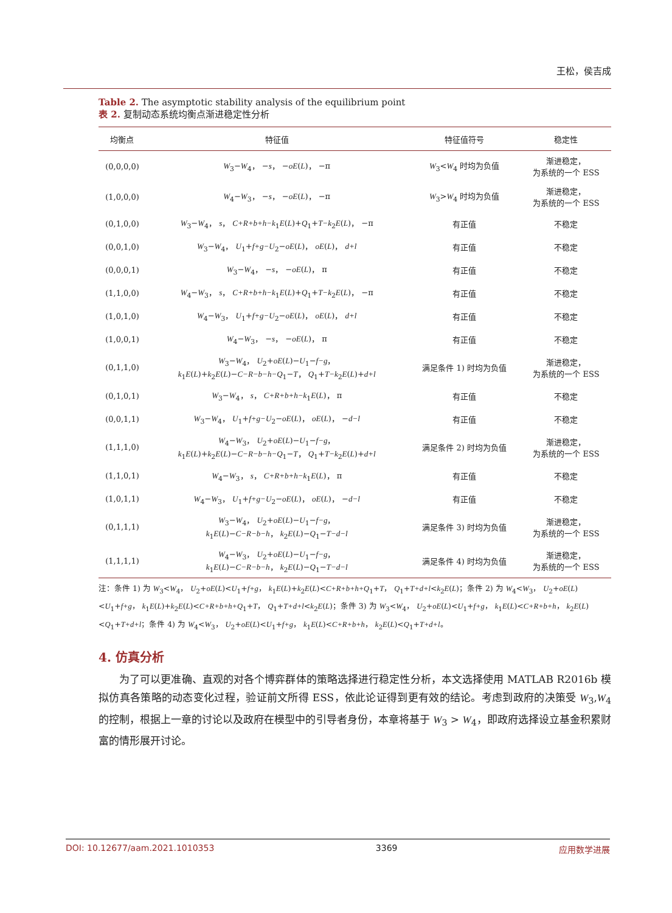王松，侯吉成
Table 2. The asymptotic stability analysis of the equilibrium point
表 2. 复制动态系统均衡点渐进稳定性分析
| 均衡点 | 特征值 | 特征值符号 | 稳定性 |
| --- | --- | --- | --- |
| (0,0,0,0) | W<sub>3</sub>− W<sub>4</sub>， − s ， − oE ( L )， −π | W<sub>3</sub>< W<sub>4</sub> 时均为负值 | 渐进稳定， 为系统的一个 ESS |
| (1,0,0,0) | W<sub>4</sub>− W<sub>3</sub>， − s ， − oE ( L )， −π | W<sub>3</sub>> W<sub>4</sub> 时均为负值 | 渐进稳定， 为系统的一个 ESS |
| (0,1,0,0) | W<sub>3</sub>− W<sub>4</sub>， s ， C+R+b+h−k<sub>1</sub> E ( L )+ Q<sub>1</sub>+ T−k<sub>2</sub> E ( L )， −π | 有正值 | 不稳定 |
| (0,0,1,0) | W<sub>3</sub>− W<sub>4</sub>， U<sub>1</sub>+ f+g−U<sub>2</sub>− oE ( L )， oE ( L )， d+l | 有正值 | 不稳定 |
| (0,0,0,1) | W<sub>3</sub>− W<sub>4</sub>， − s ， − oE ( L )， π | 有正值 | 不稳定 |
| (1,1,0,0) | W<sub>4</sub>− W<sub>3</sub>， s ， C+R+b+h−k<sub>1</sub> E ( L )+ Q<sub>1</sub>+ T−k<sub>2</sub> E ( L )， −π | 有正值 | 不稳定 |
| (1,0,1,0) | W<sub>4</sub>− W<sub>3</sub>， U<sub>1</sub>+ f+g−U<sub>2</sub>− oE ( L )， oE ( L )， d+l | 有正值 | 不稳定 |
| (1,0,0,1) | W<sub>4</sub>− W<sub>3</sub>， − s ， − oE ( L )， π | 有正值 | 不稳定 |
| (0,1,1,0) | W<sub>3</sub>− W<sub>4</sub>， U<sub>2</sub>+ oE ( L )− U<sub>1</sub>− f−g ， k<sub>1</sub> E ( L )+ k<sub>2</sub> E ( L )− C−R−b−h−Q<sub>1</sub>− T ， Q<sub>1</sub>+ T−k<sub>2</sub> E ( L )+ d+l | 满足条件 1) 时均为负值 | 渐进稳定， 为系统的一个 ESS |
| (0,1,0,1) | W<sub>3</sub>− W<sub>4</sub>， s ， C+R+b+h−k<sub>1</sub> E ( L )， π | 有正值 | 不稳定 |
| (0,0,1,1) | W<sub>3</sub>− W<sub>4</sub>， U<sub>1</sub>+ f+g−U<sub>2</sub>− oE ( L )， oE ( L )， − d−l | 有正值 | 不稳定 |
| (1,1,1,0) | W<sub>4</sub>− W<sub>3</sub>， U<sub>2</sub>+ oE ( L )− U<sub>1</sub>− f−g ， k<sub>1</sub> E ( L )+ k<sub>2</sub> E ( L )− C−R−b−h−Q<sub>1</sub>− T ， Q<sub>1</sub>+ T−k<sub>2</sub> E ( L )+ d+l | 满足条件 2) 时均为负值 | 渐进稳定， 为系统的一个 ESS |
| (1,1,0,1) | W<sub>4</sub>− W<sub>3</sub>， s ， C+R+b+h−k<sub>1</sub> E ( L )， π | 有正值 | 不稳定 |
| (1,0,1,1) | W<sub>4</sub>− W<sub>3</sub>， U<sub>1</sub>+ f+g−U<sub>2</sub>− oE ( L )， oE ( L )， − d−l | 有正值 | 不稳定 |
| (0,1,1,1) | W<sub>3</sub>− W<sub>4</sub>， U<sub>2</sub>+ oE ( L )− U<sub>1</sub>− f−g ， k<sub>1</sub> E ( L )− C−R−b−h ， k<sub>2</sub> E ( L )− Q<sub>1</sub>− T−d−l | 满足条件 3) 时均为负值 | 渐进稳定， 为系统的一个 ESS |
| (1,1,1,1) | W<sub>4</sub>− W<sub>3</sub>， U<sub>2</sub>+ oE ( L )− U<sub>1</sub>− f−g ， k<sub>1</sub> E ( L )− C−R−b−h ， k<sub>2</sub> E ( L )− Q<sub>1</sub>− T−d−l | 满足条件 4) 时均为负值 | 渐进稳定， 为系统的一个 ESS |
注：条件 1) 为 W<sub>3</sub><W<sub>4</sub>， U<sub>2</sub>+oE(L)<U<sub>1</sub>+f+g， k<sub>1</sub>E(L)+k<sub>2</sub>E(L)<C+R+b+h+Q<sub>1</sub>+T， Q<sub>1</sub>+T+d+l<k<sub>2</sub>E(L)；条件 2) 为 W<sub>4</sub><W<sub>3</sub>， U<sub>2</sub>+oE(L)<U<sub>1</sub>+f+g， k<sub>1</sub>E(L)+k<sub>2</sub>E(L)<C+R+b+h+Q<sub>1</sub>+T， Q<sub>1</sub>+T+d+l<k<sub>2</sub>E(L)；条件 3) 为 W<sub>3</sub><W<sub>4</sub>， U<sub>2</sub>+oE(L)<U<sub>1</sub>+f+g， k<sub>1</sub>E(L)<C+R+b+h， k<sub>2</sub>E(L)<Q<sub>1</sub>+T+d+l；条件 4) 为 W<sub>4</sub><W<sub>3</sub>， U<sub>2</sub>+oE(L)<U<sub>1</sub>+f+g， k<sub>1</sub>E(L)<C+R+b+h， k<sub>2</sub>E(L)<Q<sub>1</sub>+T+d+l。
4. 仿真分析
为了可以更准确、直观的对各个博弈群体的策略选择进行稳定性分析，本文选择使用 MATLAB R2016b 模拟仿真各策略的动态变化过程，验证前文所得 ESS，依此论证得到更有效的结论。考虑到政府的决策受 W<sub>3</sub>,W<sub>4</sub> 的控制，根据上一章的讨论以及政府在模型中的引导者身份，本章将基于 W<sub>3</sub> > W<sub>4</sub>，即政府选择设立基金积累财富的情形展开讨论。
DOI: 10.12677/aam.2021.1010353 3369 应用数学进展